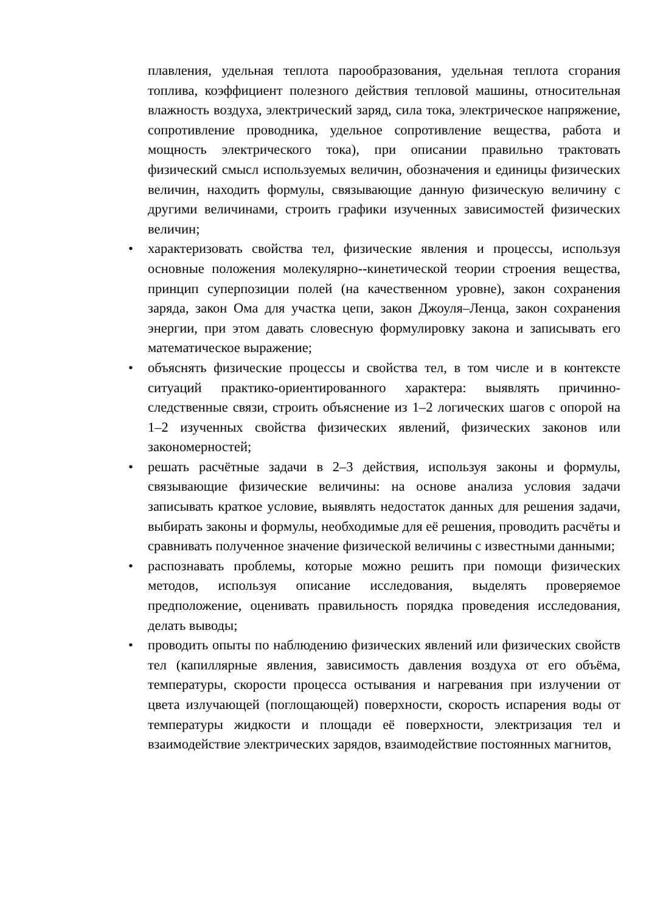плавления, удельная теплота парообразования, удельная теплота сгорания топлива, коэффициент полезного действия тепловой машины, относительная влажность воздуха, электрический заряд, сила тока, электрическое напряжение, сопротивление проводника, удельное сопротивление вещества, работа и мощность электрического тока), при описании правильно трактовать физический смысл используемых величин, обозначения и единицы физических величин, находить формулы, связывающие данную физическую величину с другими величинами, строить графики изученных зависимостей физических величин;
• характеризовать свойства тел, физические явления и процессы, используя основные положения молекулярно--кинетической теории строения вещества, принцип суперпозиции полей (на качественном уровне), закон сохранения заряда, закон Ома для участка цепи, закон Джоуля–Ленца, закон сохранения энергии, при этом давать словесную формулировку закона и записывать его математическое выражение;
• объяснять физические процессы и свойства тел, в том числе и в контексте ситуаций практико-ориентированного характера: выявлять причинно-следственные связи, строить объяснение из 1–2 логических шагов с опорой на 1–2 изученных свойства физических явлений, физических законов или закономерностей;
• решать расчётные задачи в 2–3 действия, используя законы и формулы, связывающие физические величины: на основе анализа условия задачи записывать краткое условие, выявлять недостаток данных для решения задачи, выбирать законы и формулы, необходимые для её решения, проводить расчёты и сравнивать полученное значение физической величины с известными данными;
• распознавать проблемы, которые можно решить при помощи физических методов, используя описание исследования, выделять проверяемое предположение, оценивать правильность порядка проведения исследования, делать выводы;
• проводить опыты по наблюдению физических явлений или физических свойств тел (капиллярные явления, зависимость давления воздуха от его объёма, температуры, скорости процесса остывания и нагревания при излучении от цвета излучающей (поглощающей) поверхности, скорость испарения воды от температуры жидкости и площади её поверхности, электризация тел и взаимодействие электрических зарядов, взаимодействие постоянных магнитов,